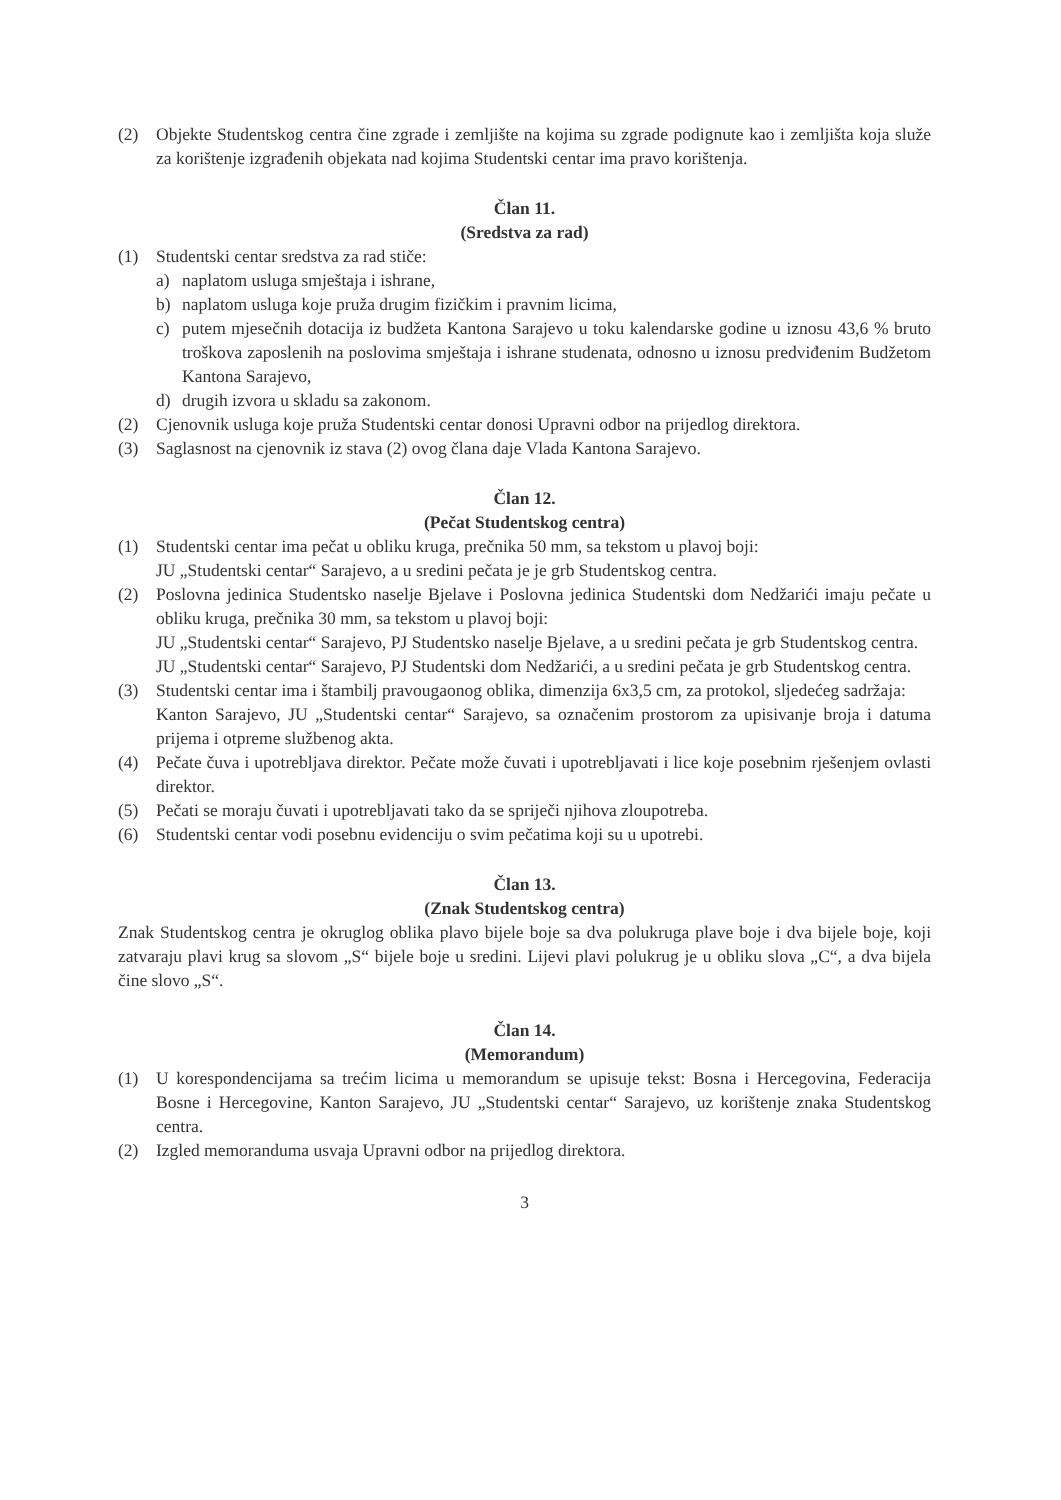(2) Objekte Studentskog centra čine zgrade i zemljište na kojima su zgrade podignute kao i zemljišta koja služe za korištenje izgrađenih objekata nad kojima Studentski centar ima pravo korištenja.
Član 11.
(Sredstva za rad)
(1) Studentski centar sredstva za rad stiče:
a) naplatom usluga smještaja i ishrane,
b) naplatom usluga koje pruža drugim fizičkim i pravnim licima,
c) putem mjesečnih dotacija iz budžeta Kantona Sarajevo u toku kalendarske godine u iznosu 43,6 % bruto troškova zaposlenih na poslovima smještaja i ishrane studenata, odnosno u iznosu predviđenim Budžetom Kantona Sarajevo,
d) drugih izvora u skladu sa zakonom.
(2) Cjenovnik usluga koje pruža Studentski centar donosi Upravni odbor na prijedlog direktora.
(3) Saglasnost na cjenovnik iz stava (2) ovog člana daje Vlada Kantona Sarajevo.
Član 12.
(Pečat Studentskog centra)
(1) Studentski centar ima pečat u obliku kruga, prečnika 50 mm, sa tekstom u plavoj boji:
JU „Studentski centar“ Sarajevo, a u sredini pečata je je grb Studentskog centra.
(2) Poslovna jedinica Studentsko naselje Bjelave i Poslovna jedinica Studentski dom Nedžarići imaju pečate u obliku kruga, prečnika 30 mm, sa tekstom u plavoj boji:
JU „Studentski centar“ Sarajevo, PJ Studentsko naselje Bjelave, a u sredini pečata je grb Studentskog centra.
JU „Studentski centar“ Sarajevo, PJ Studentski dom Nedžarići, a u sredini pečata je grb Studentskog centra.
(3) Studentski centar ima i štambilj pravougaonog oblika, dimenzija 6x3,5 cm, za protokol, sljedećeg sadržaja:
Kanton Sarajevo, JU „Studentski centar“ Sarajevo, sa označenim prostorom za upisivanje broja i datuma prijema i otpreme službenog akta.
(4) Pečate čuva i upotrebljava direktor. Pečate može čuvati i upotrebljavati i lice koje posebnim rješenjem ovlasti direktor.
(5) Pečati se moraju čuvati i upotrebljavati tako da se spriječi njihova zloupotreba.
(6) Studentski centar vodi posebnu evidenciju o svim pečatima koji su u upotrebi.
Član 13.
(Znak Studentskog centra)
Znak Studentskog centra je okruglog oblika plavo bijele boje sa dva polukruga plave boje i dva bijele boje, koji zatvaraju plavi krug sa slovom „S“ bijele boje u sredini. Lijevi plavi polukrug je u obliku slova „C“, a dva bijela čine slovo „S“.
Član 14.
(Memorandum)
(1) U korespondencijama sa trećim licima u memorandum se upisuje tekst: Bosna i Hercegovina, Federacija Bosne i Hercegovine, Kanton Sarajevo, JU „Studentski centar“ Sarajevo, uz korištenje znaka Studentskog centra.
(2) Izgled memoranduma usvaja Upravni odbor na prijedlog direktora.
3